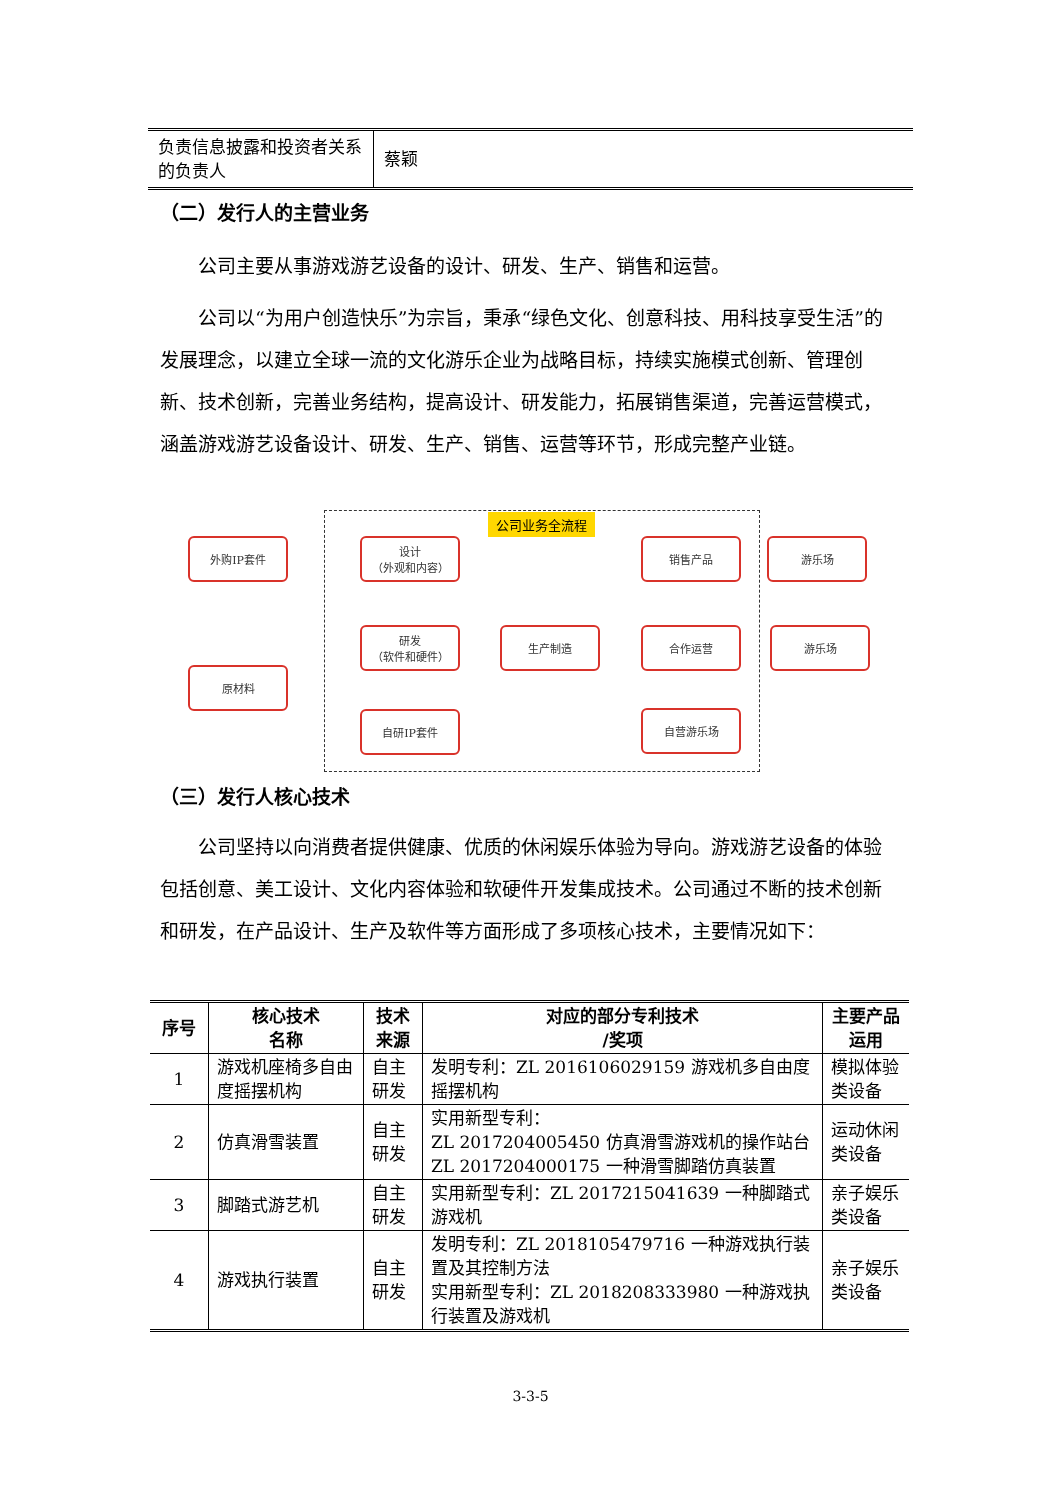| 负责信息披露和投资者关系的负责人 | 蔡颖 |
（二）发行人的主营业务
公司主要从事游戏游艺设备的设计、研发、生产、销售和运营。
公司以“为用户创造快乐”为宗旨，秉承“绿色文化、创意科技、用科技享受生活”的发展理念，以建立全球一流的文化游乐企业为战略目标，持续实施模式创新、管理创新、技术创新，完善业务结构，提高设计、研发能力，拓展销售渠道，完善运营模式，涵盖游戏游艺设备设计、研发、生产、销售、运营等环节，形成完整产业链。
公司业务全流程
外购IP套件
原材料
设计
（外观和内容）
研发
（软件和硬件）
自研IP套件
生产制造
销售产品
合作运营
自营游乐场
游乐场
游乐场
（三）发行人核心技术
公司坚持以向消费者提供健康、优质的休闲娱乐体验为导向。游戏游艺设备的体验包括创意、美工设计、文化内容体验和软硬件开发集成技术。公司通过不断的技术创新和研发，在产品设计、生产及软件等方面形成了多项核心技术，主要情况如下：
| 序号 | 核心技术 名称 | 技术 来源 | 对应的部分专利技术 /奖项 | 主要产品 运用 |
| --- | --- | --- | --- | --- |
| 1 | 游戏机座椅多自由度摇摆机构 | 自主研发 | 发明专利：ZL 2016106029159 游戏机多自由度摇摆机构 | 模拟体验类设备 |
| 2 | 仿真滑雪装置 | 自主研发 | 实用新型专利： ZL 2017204005450 仿真滑雪游戏机的操作站台 ZL 2017204000175 一种滑雪脚踏仿真装置 | 运动休闲类设备 |
| 3 | 脚踏式游艺机 | 自主研发 | 实用新型专利：ZL 2017215041639 一种脚踏式游戏机 | 亲子娱乐类设备 |
| 4 | 游戏执行装置 | 自主研发 | 发明专利：ZL 2018105479716 一种游戏执行装置及其控制方法 实用新型专利：ZL 2018208333980 一种游戏执行装置及游戏机 | 亲子娱乐类设备 |
3-3-5